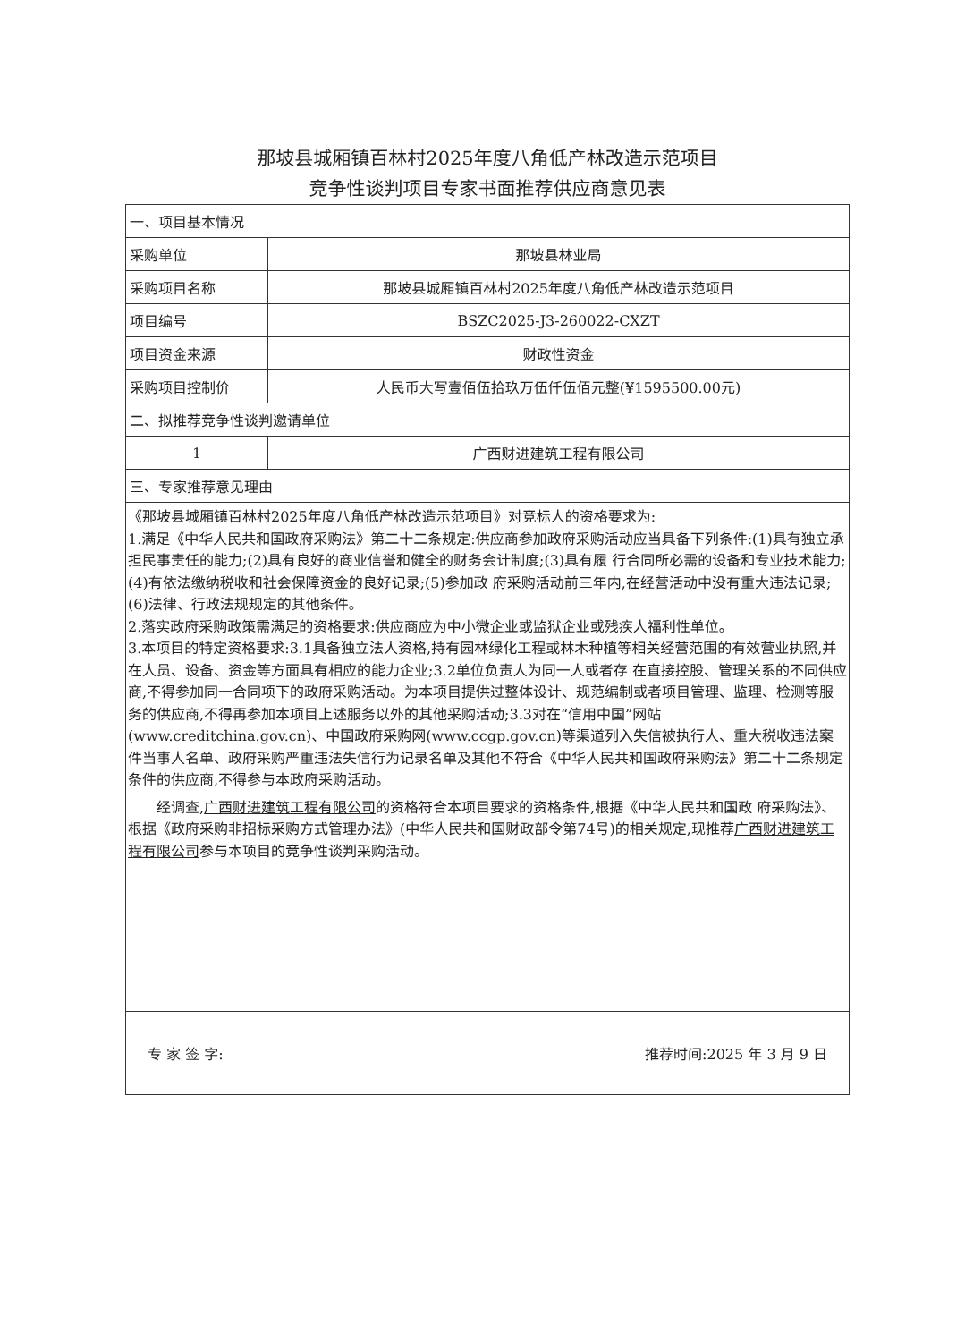那坡县城厢镇百林村2025年度八角低产林改造示范项目
竞争性谈判项目专家书面推荐供应商意见表
| 一、项目基本情况 | |
| 采购单位 | 那坡县林业局 |
| 采购项目名称 | 那坡县城厢镇百林村2025年度八角低产林改造示范项目 |
| 项目编号 | BSZC2025-J3-260022-CXZT |
| 项目资金来源 | 财政性资金 |
| 采购项目控制价 | 人民币大写壹佰伍拾玖万伍仟伍佰元整(¥1595500.00元) |
| 二、拟推荐竞争性谈判邀请单位 | |
| 1 | 广西财进建筑工程有限公司 |
| 三、专家推荐意见理由 | |
| 《那坡县城厢镇百林村2025年度八角低产林改造示范项目》对竞标人的资格要求为: 1.满足《中华人民共和国政府采购法》第二十二条规定:供应商参加政府采购活动应当具备下列条件:(1)具有独立承担民事责任的能力;(2)具有良好的商业信誉和健全的财务会计制度;(3)具有履 行合同所必需的设备和专业技术能力;(4)有依法缴纳税收和社会保障资金的良好记录;(5)参加政 府采购活动前三年内,在经营活动中没有重大违法记录;(6)法律、行政法规规定的其他条件。 2.落实政府采购政策需满足的资格要求:供应商应为中小微企业或监狱企业或残疾人福利性单位。 3.本项目的特定资格要求:3.1具备独立法人资格,持有园林绿化工程或林木种植等相关经营范围的有效营业执照,并在人员、设备、资金等方面具有相应的能力企业;3.2单位负责人为同一人或者存 在直接控股、管理关系的不同供应商,不得参加同一合同项下的政府采购活动。为本项目提供过整体设计、规范编制或者项目管理、监理、检测等服务的供应商,不得再参加本项目上述服务以外的其他采购活动;3.3对在“信用中国”网站(www.creditchina.gov.cn)、中国政府采购网(www.ccgp.gov.cn)等渠道列入失信被执行人、重大税收违法案件当事人名单、政府采购严重违法失信行为记录名单及其他不符合《中华人民共和国政府采购法》第二十二条规定条件的供应商,不得参与本政府采购活动。 经调查, 广西财进建筑工程有限公司 的资格符合本项目要求的资格条件,根据《中华人民共和国政 府采购法》、根据《政府采购非招标采购方式管理办法》(中华人民共和国财政部令第74号)的相关规定,现推荐 广西财进建筑工程有限公司 参与本项目的竞争性谈判采购活动。 | |
| 专 家 签 字: 推荐时间:2025 年 3 月 9 日 | |